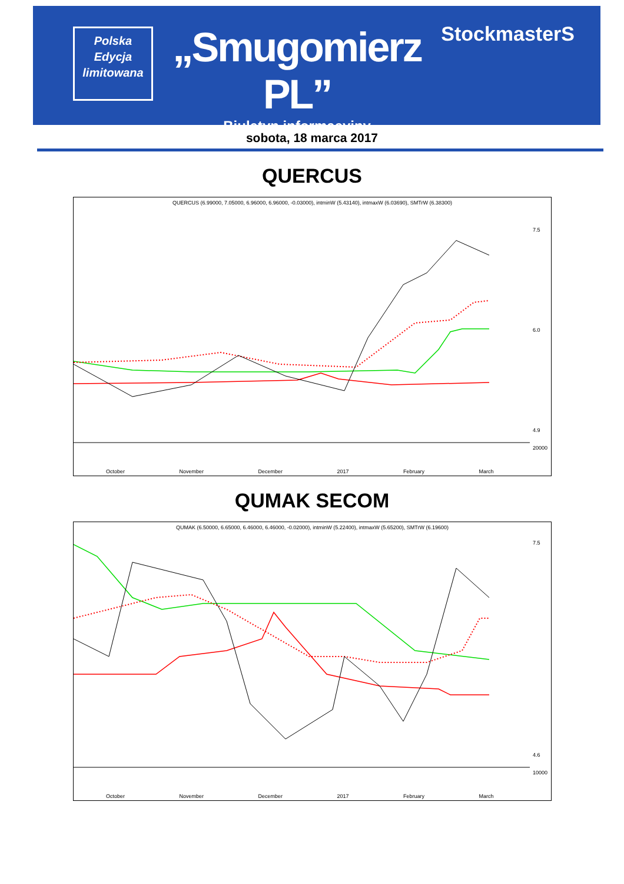Polska
Edycja
limitowana
„Smugomierz PL”
Biuletyn informacyjny
StockmasterS
sobota, 18 marca 2017
QUERCUS
QUERCUS (6.99000, 7.05000, 6.96000, 6.96000, -0.03000), intminW (5.43140), intmaxW (6.03690), SMTrW (6.38300)
7.5
6.0
4.9
20000
October November December 2017 February March
QUMAK SECOM
QUMAK (6.50000, 6.65000, 6.46000, 6.46000, -0.02000), intminW (5.22400), intmaxW (5.65200), SMTrW (6.19600)
7.5
4.6
10000
October November December 2017 February March